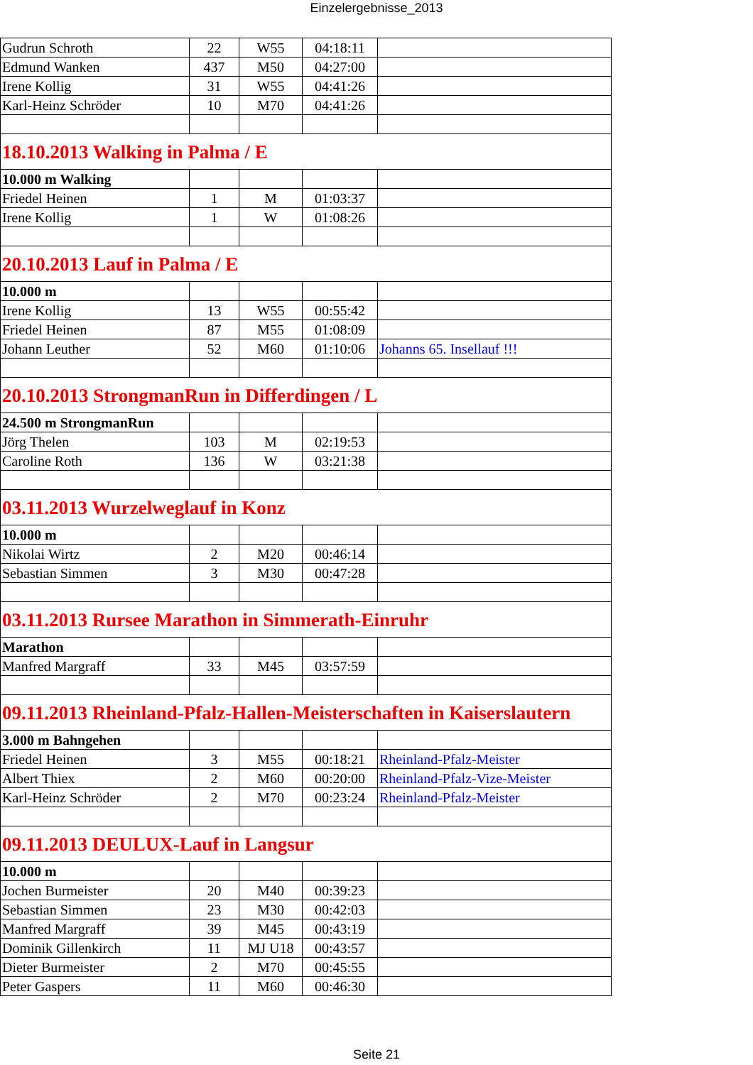Einzelergebnisse_2013
| Gudrun Schroth | 22 | W55 | 04:18:11 | |
| Edmund Wanken | 437 | M50 | 04:27:00 | |
| Irene Kollig | 31 | W55 | 04:41:26 | |
| Karl-Heinz Schröder | 10 | M70 | 04:41:26 | |
| 18.10.2013 Walking in Palma / E | | | | |
| 10.000 m Walking | | | | |
| Friedel Heinen | 1 | M | 01:03:37 | |
| Irene Kollig | 1 | W | 01:08:26 | |
| 20.10.2013 Lauf in Palma / E | | | | |
| 10.000 m | | | | |
| Irene Kollig | 13 | W55 | 00:55:42 | |
| Friedel Heinen | 87 | M55 | 01:08:09 | |
| Johann Leuther | 52 | M60 | 01:10:06 | Johanns 65. Insellauf !!! |
| 20.10.2013 StrongmanRun in Differdingen / L | | | | |
| 24.500 m StrongmanRun | | | | |
| Jörg Thelen | 103 | M | 02:19:53 | |
| Caroline Roth | 136 | W | 03:21:38 | |
| 03.11.2013 Wurzelweglauf in Konz | | | | |
| 10.000 m | | | | |
| Nikolai Wirtz | 2 | M20 | 00:46:14 | |
| Sebastian Simmen | 3 | M30 | 00:47:28 | |
| 03.11.2013 Rursee Marathon in Simmerath-Einruhr | | | | |
| Marathon | | | | |
| Manfred Margraff | 33 | M45 | 03:57:59 | |
| 09.11.2013 Rheinland-Pfalz-Hallen-Meisterschaften in Kaiserslautern | | | | |
| 3.000 m Bahngehen | | | | |
| Friedel Heinen | 3 | M55 | 00:18:21 | Rheinland-Pfalz-Meister |
| Albert Thiex | 2 | M60 | 00:20:00 | Rheinland-Pfalz-Vize-Meister |
| Karl-Heinz Schröder | 2 | M70 | 00:23:24 | Rheinland-Pfalz-Meister |
| 09.11.2013 DEULUX-Lauf in Langsur | | | | |
| 10.000 m | | | | |
| Jochen Burmeister | 20 | M40 | 00:39:23 | |
| Sebastian Simmen | 23 | M30 | 00:42:03 | |
| Manfred Margraff | 39 | M45 | 00:43:19 | |
| Dominik Gillenkirch | 11 | MJ U18 | 00:43:57 | |
| Dieter Burmeister | 2 | M70 | 00:45:55 | |
| Peter Gaspers | 11 | M60 | 00:46:30 | |
Seite 21